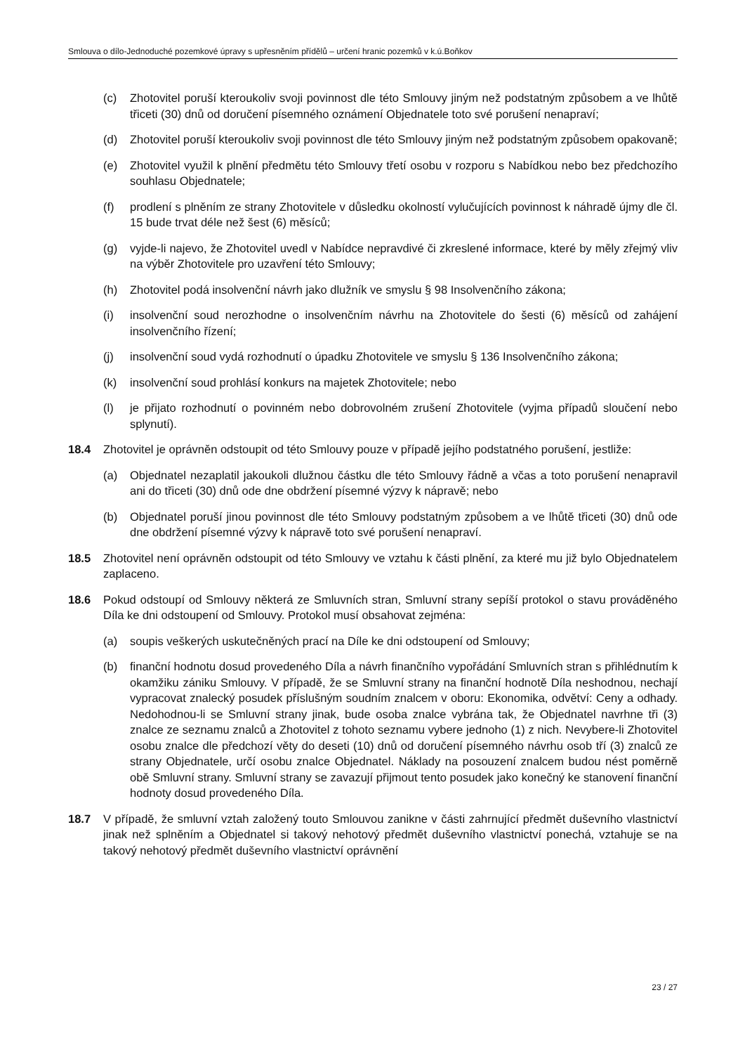Smlouva o dílo-Jednoduché pozemkové úpravy s upřesněním přídělů – určení hranic pozemků v k.ú.Boňkov
(c) Zhotovitel poruší kteroukoliv svoji povinnost dle této Smlouvy jiným než podstatným způsobem a ve lhůtě třiceti (30) dnů od doručení písemného oznámení Objednatele toto své porušení nenapraví;
(d) Zhotovitel poruší kteroukoliv svoji povinnost dle této Smlouvy jiným než podstatným způsobem opakovaně;
(e) Zhotovitel využil k plnění předmětu této Smlouvy třetí osobu v rozporu s Nabídkou nebo bez předchozího souhlasu Objednatele;
(f) prodlení s plněním ze strany Zhotovitele v důsledku okolností vylučujících povinnost k náhradě újmy dle čl. 15 bude trvat déle než šest (6) měsíců;
(g) vyjde-li najevo, že Zhotovitel uvedl v Nabídce nepravdivé či zkreslené informace, které by měly zřejmý vliv na výběr Zhotovitele pro uzavření této Smlouvy;
(h) Zhotovitel podá insolvenční návrh jako dlužník ve smyslu § 98 Insolvenčního zákona;
(i) insolvenční soud nerozhodne o insolvenčním návrhu na Zhotovitele do šesti (6) měsíců od zahájení insolvenčního řízení;
(j) insolvenční soud vydá rozhodnutí o úpadku Zhotovitele ve smyslu § 136 Insolvenčního zákona;
(k) insolvenční soud prohlásí konkurs na majetek Zhotovitele; nebo
(l) je přijato rozhodnutí o povinném nebo dobrovolném zrušení Zhotovitele (vyjma případů sloučení nebo splynutí).
18.4 Zhotovitel je oprávněn odstoupit od této Smlouvy pouze v případě jejího podstatného porušení, jestliže:
(a) Objednatel nezaplatil jakoukoli dlužnou částku dle této Smlouvy řádně a včas a toto porušení nenapravil ani do třiceti (30) dnů ode dne obdržení písemné výzvy k nápravě; nebo
(b) Objednatel poruší jinou povinnost dle této Smlouvy podstatným způsobem a ve lhůtě třiceti (30) dnů ode dne obdržení písemné výzvy k nápravě toto své porušení nenapraví.
18.5 Zhotovitel není oprávněn odstoupit od této Smlouvy ve vztahu k části plnění, za které mu již bylo Objednatelem zaplaceno.
18.6 Pokud odstoupí od Smlouvy některá ze Smluvních stran, Smluvní strany sepíší protokol o stavu prováděného Díla ke dni odstoupení od Smlouvy. Protokol musí obsahovat zejména:
(a) soupis veškerých uskutečněných prací na Díle ke dni odstoupení od Smlouvy;
(b) finanční hodnotu dosud provedeného Díla a návrh finančního vypořádání Smluvních stran s přihlédnutím k okamžiku zániku Smlouvy. V případě, že se Smluvní strany na finanční hodnotě Díla neshodnou, nechají vypracovat znalecký posudek příslušným soudním znalcem v oboru: Ekonomika, odvětví: Ceny a odhady. Nedohodnou-li se Smluvní strany jinak, bude osoba znalce vybrána tak, že Objednatel navrhne tři (3) znalce ze seznamu znalců a Zhotovitel z tohoto seznamu vybere jednoho (1) z nich. Nevybere-li Zhotovitel osobu znalce dle předchozí věty do deseti (10) dnů od doručení písemného návrhu osob tří (3) znalců ze strany Objednatele, určí osobu znalce Objednatel. Náklady na posouzení znalcem budou nést poměrně obě Smluvní strany. Smluvní strany se zavazují přijmout tento posudek jako konečný ke stanovení finanční hodnoty dosud provedeného Díla.
18.7 V případě, že smluvní vztah založený touto Smlouvou zanikne v části zahrnující předmět duševního vlastnictví jinak než splněním a Objednatel si takový nehotový předmět duševního vlastnictví ponechá, vztahuje se na takový nehotový předmět duševního vlastnictví oprávnění
23 / 27